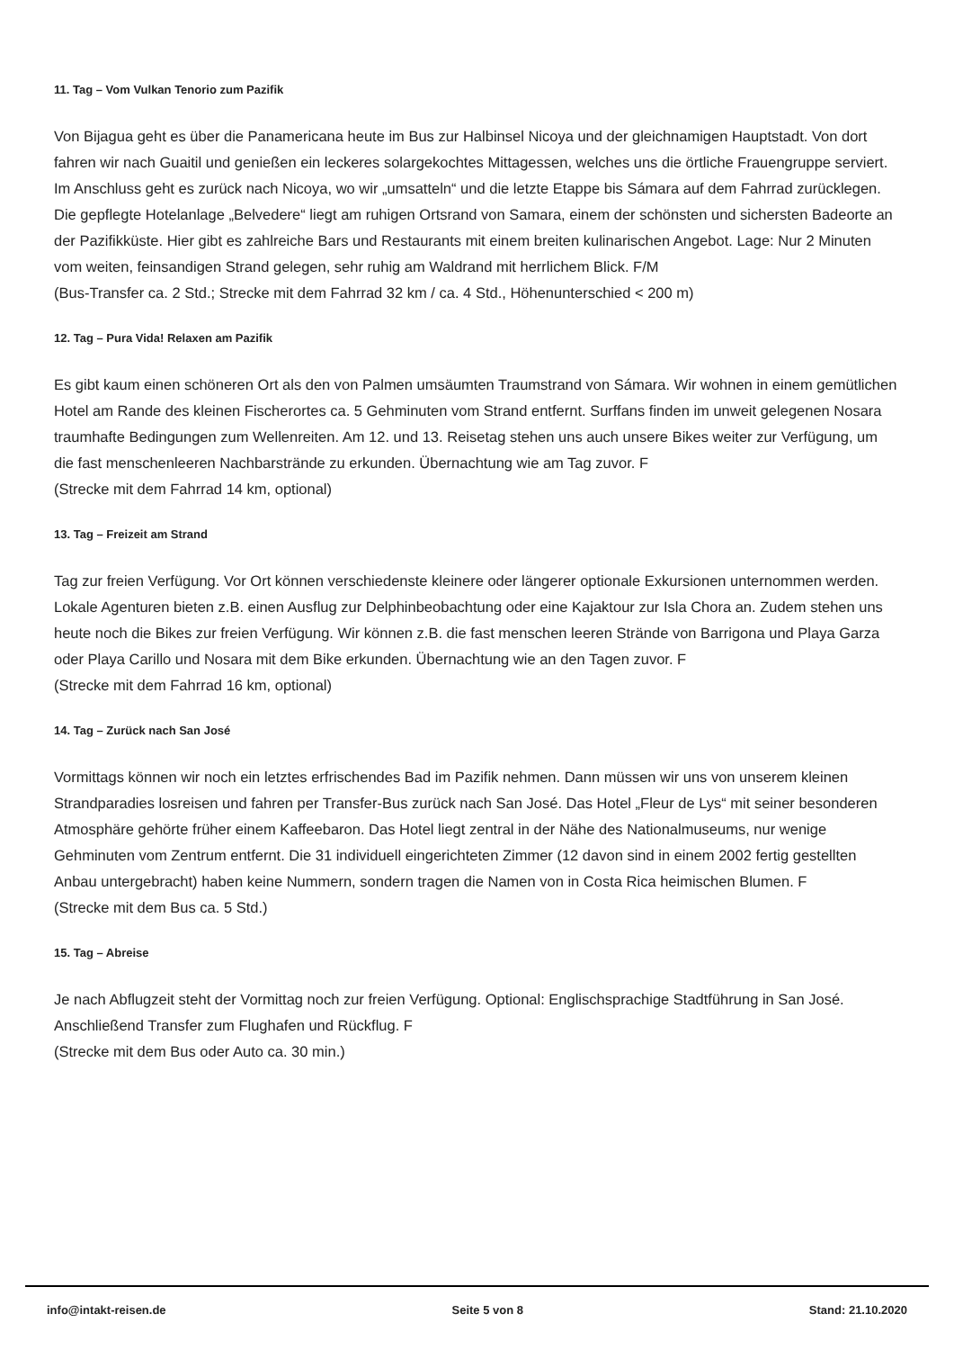11. Tag – Vom Vulkan Tenorio zum Pazifik
Von Bijagua geht es über die Panamericana heute im Bus zur Halbinsel Nicoya und der gleichnamigen Hauptstadt. Von dort fahren wir nach Guaitil und genießen ein leckeres solargekochtes Mittagessen, welches uns die örtliche Frauengruppe serviert. Im Anschluss geht es zurück nach Nicoya, wo wir „umsatteln“ und die letzte Etappe bis Sámara auf dem Fahrrad zurücklegen.
Die gepflegte Hotelanlage „Belvedere“ liegt am ruhigen Ortsrand von Samara, einem der schönsten und sichersten Badeorte an der Pazifikküste. Hier gibt es zahlreiche Bars und Restaurants mit einem breiten kulinarischen Angebot. Lage: Nur 2 Minuten vom weiten, feinsandigen Strand gelegen, sehr ruhig am Waldrand mit herrlichem Blick. F/M
(Bus-Transfer ca. 2 Std.; Strecke mit dem Fahrrad 32 km / ca. 4 Std., Höhenunterschied < 200 m)
12. Tag – Pura Vida! Relaxen am Pazifik
Es gibt kaum einen schöneren Ort als den von Palmen umsäumten Traumstrand von Sámara. Wir wohnen in einem gemütlichen Hotel am Rande des kleinen Fischerortes ca. 5 Gehminuten vom Strand entfernt. Surffans finden im unweit gelegenen Nosara traumhafte Bedingungen zum Wellenreiten. Am 12. und 13. Reisetag stehen uns auch unsere Bikes weiter zur Verfügung, um die fast menschenleeren Nachbarstrände zu erkunden. Übernachtung wie am Tag zuvor. F
(Strecke mit dem Fahrrad 14 km, optional)
13. Tag – Freizeit am Strand
Tag zur freien Verfügung. Vor Ort können verschiedenste kleinere oder längerer optionale Exkursionen unternommen werden. Lokale Agenturen bieten z.B. einen Ausflug zur Delphinbeobachtung oder eine Kajaktour zur Isla Chora an. Zudem stehen uns heute noch die Bikes zur freien Verfügung. Wir können z.B. die fast menschen leeren Strände von Barrigona und Playa Garza oder Playa Carillo und Nosara mit dem Bike erkunden. Übernachtung wie an den Tagen zuvor. F
(Strecke mit dem Fahrrad 16 km, optional)
14. Tag – Zurück nach San José
Vormittags können wir noch ein letztes erfrischendes Bad im Pazifik nehmen. Dann müssen wir uns von unserem kleinen Strandparadies losreisen und fahren per Transfer-Bus zurück nach San José. Das Hotel „Fleur de Lys“ mit seiner besonderen Atmosphäre gehörte früher einem Kaffeebaron. Das Hotel liegt zentral in der Nähe des Nationalmuseums, nur wenige Gehminuten vom Zentrum entfernt. Die 31 individuell eingerichteten Zimmer (12 davon sind in einem 2002 fertig gestellten Anbau untergebracht) haben keine Nummern, sondern tragen die Namen von in Costa Rica heimischen Blumen. F
(Strecke mit dem Bus ca. 5 Std.)
15. Tag – Abreise
Je nach Abflugzeit steht der Vormittag noch zur freien Verfügung. Optional: Englischsprachige Stadtführung in San José. Anschließend Transfer zum Flughafen und Rückflug. F
(Strecke mit dem Bus oder Auto ca. 30 min.)
info@intakt-reisen.de Seite 5 von 8 Stand: 21.10.2020